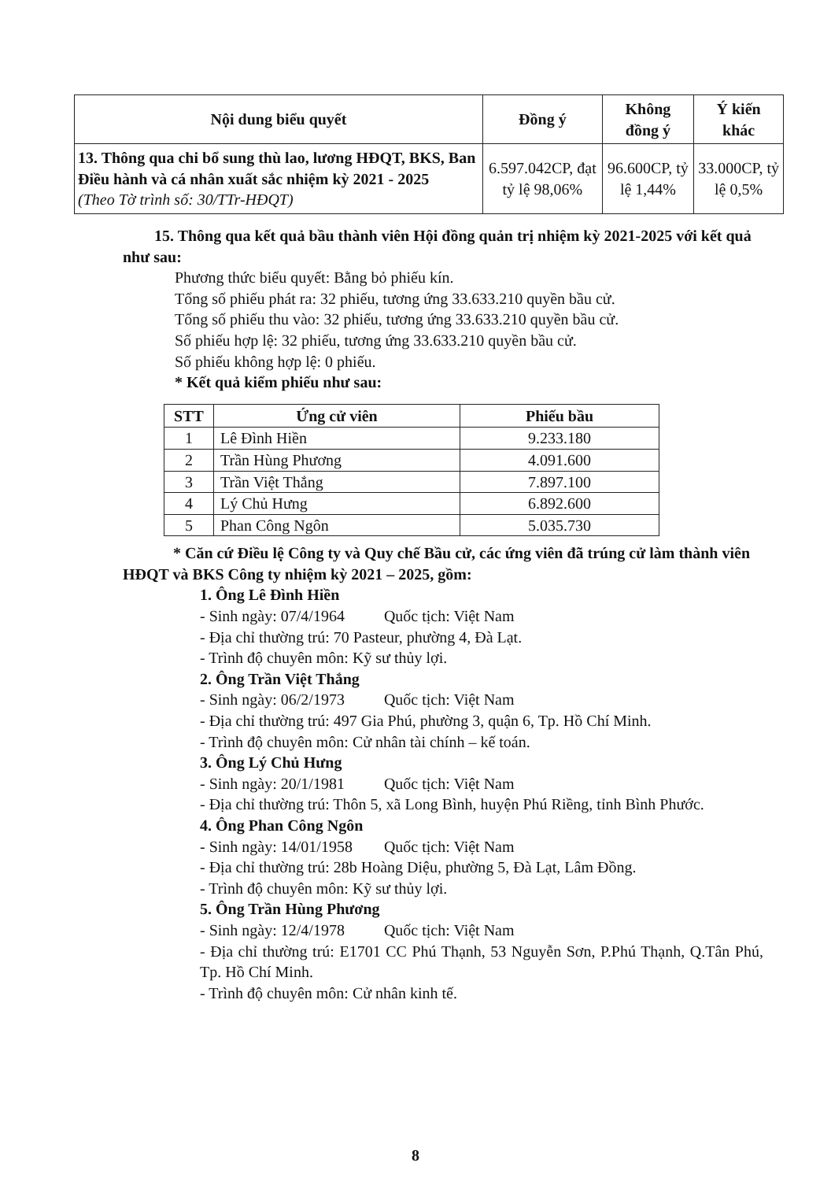| Nội dung biểu quyết | Đồng ý | Không đồng ý | Ý kiến khác |
| --- | --- | --- | --- |
| 13. Thông qua chi bổ sung thù lao, lương HĐQT, BKS, Ban Điều hành và cá nhân xuất sắc nhiệm kỳ 2021 - 2025 (Theo Tờ trình số: 30/TTr-HĐQT) | 6.597.042CP, đạt tỷ lệ 98,06% | 96.600CP, tỷ lệ 1,44% | 33.000CP, tỷ lệ 0,5% |
15. Thông qua kết quả bầu thành viên Hội đồng quản trị nhiệm kỳ 2021-2025 với kết quả như sau:
Phương thức biểu quyết: Bằng bỏ phiếu kín.
Tổng số phiếu phát ra: 32 phiếu, tương ứng 33.633.210 quyền bầu cử.
Tổng số phiếu thu vào: 32 phiếu, tương ứng 33.633.210 quyền bầu cử.
Số phiếu hợp lệ: 32 phiếu, tương ứng 33.633.210 quyền bầu cử.
Số phiếu không hợp lệ: 0 phiếu.
* Kết quả kiểm phiếu như sau:
| STT | Ứng cử viên | Phiếu bầu |
| --- | --- | --- |
| 1 | Lê Đình Hiền | 9.233.180 |
| 2 | Trần Hùng Phương | 4.091.600 |
| 3 | Trần Việt Thắng | 7.897.100 |
| 4 | Lý Chủ Hưng | 6.892.600 |
| 5 | Phan Công Ngôn | 5.035.730 |
* Căn cứ Điều lệ Công ty và Quy chế Bầu cử, các ứng viên đã trúng cử làm thành viên HĐQT và BKS Công ty nhiệm kỳ 2021 – 2025, gồm:
1. Ông Lê Đình Hiền
- Sinh ngày: 07/4/1964 Quốc tịch: Việt Nam
- Địa chỉ thường trú: 70 Pasteur, phường 4, Đà Lạt.
- Trình độ chuyên môn: Kỹ sư thủy lợi.
2. Ông Trần Việt Thắng
- Sinh ngày: 06/2/1973 Quốc tịch: Việt Nam
- Địa chỉ thường trú: 497 Gia Phú, phường 3, quận 6, Tp. Hồ Chí Minh.
- Trình độ chuyên môn: Cử nhân tài chính – kế toán.
3. Ông Lý Chủ Hưng
- Sinh ngày: 20/1/1981 Quốc tịch: Việt Nam
- Địa chỉ thường trú: Thôn 5, xã Long Bình, huyện Phú Riềng, tỉnh Bình Phước.
4. Ông Phan Công Ngôn
- Sinh ngày: 14/01/1958 Quốc tịch: Việt Nam
- Địa chỉ thường trú: 28b Hoàng Diệu, phường 5, Đà Lạt, Lâm Đồng.
- Trình độ chuyên môn: Kỹ sư thủy lợi.
5. Ông Trần Hùng Phương
- Sinh ngày: 12/4/1978 Quốc tịch: Việt Nam
- Địa chỉ thường trú: E1701 CC Phú Thạnh, 53 Nguyễn Sơn, P.Phú Thạnh, Q.Tân Phú, Tp. Hồ Chí Minh.
- Trình độ chuyên môn: Cử nhân kinh tế.
8